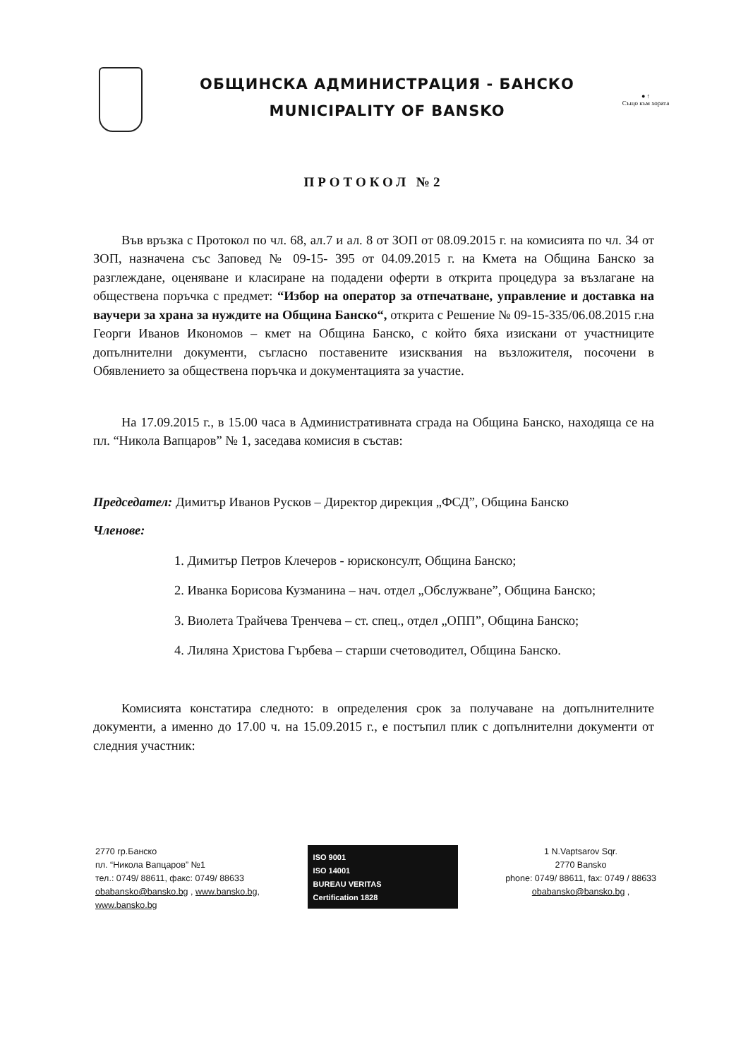ОБЩИНСКА АДМИНИСТРАЦИЯ - БАНСКО
MUNICIPALITY OF BANSKO
● ↑
Също към хората
ПРОТОКОЛ №2
Във връзка с Протокол по чл. 68, ал.7 и ал. 8 от ЗОП от 08.09.2015 г. на комисията по чл. 34 от ЗОП, назначена със Заповед № 09-15- 395 от 04.09.2015 г. на Кмета на Община Банско за разглеждане, оценяване и класиране на подадени оферти в открита процедура за възлагане на обществена поръчка с предмет: “Избор на оператор за отпечатване, управление и доставка на ваучери за храна за нуждите на Община Банско“, открита с Решение № 09-15-335/06.08.2015 г.на Георги Иванов Икономов – кмет на Община Банско, с който бяха изискани от участниците допълнителни документи, съгласно поставените изисквания на възложителя, посочени в Обявлението за обществена поръчка и документацията за участие.
На 17.09.2015 г., в 15.00 часа в Административната сграда на Община Банско, находяща се на пл. “Никола Вапцаров” № 1, заседава комисия в състав:
Председател: Димитър Иванов Русков – Директор дирекция „ФСД”, Община Банско
Членове:
1. Димитър Петров Клечеров - юрисконсулт, Община Банско;
2. Иванка Борисова Кузманина – нач. отдел „Обслужване”, Община Банско;
3. Виолета Трайчева Тренчева – ст. спец., отдел „ОПП”, Община Банско;
4. Лиляна Христова Гърбева – старши счетоводител, Община Банско.
Комисията констатира следното: в определения срок за получаване на допълнителните документи, а именно до 17.00 ч. на 15.09.2015 г., е постъпил плик с допълнителни документи от следния участник:
2770 гр.Банско
пл. “Никола Вапцаров” №1
тел.: 0749/ 88611, факс: 0749/ 88633
obabansko@bansko.bg , www.bansko.bg,
www.bansko.bg
ISO 9001
ISO 14001
BUREAU VERITAS
Certification 1828
1 N.Vaptsarov Sqr.
2770 Bansko
phone: 0749/ 88611, fax: 0749 / 88633
obabansko@bansko.bg ,